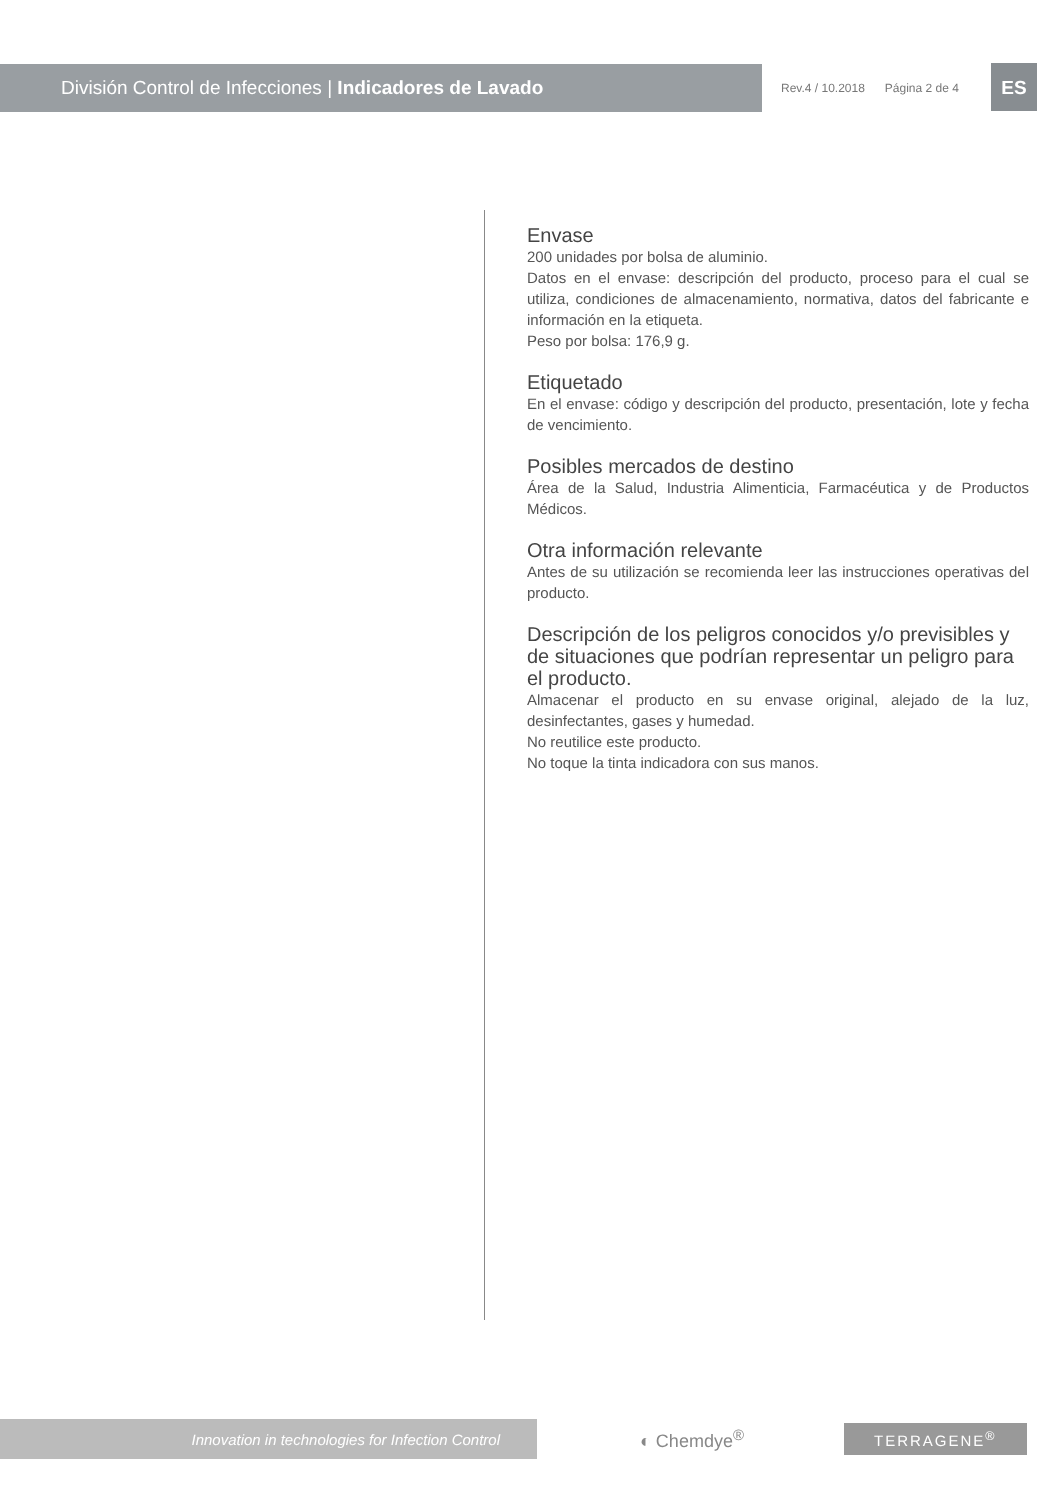División Control de Infecciones | Indicadores de Lavado
Rev.4 / 10.2018 Página 2 de 4 ES
Envase
200 unidades por bolsa de aluminio.
Datos en el envase: descripción del producto, proceso para el cual se utiliza, condiciones de almacenamiento, normativa, datos del fabricante e información en la etiqueta.
Peso por bolsa: 176,9 g.
Etiquetado
En el envase: código y descripción del producto, presentación, lote y fecha de vencimiento.
Posibles mercados de destino
Área de la Salud, Industria Alimenticia, Farmacéutica y de Productos Médicos.
Otra información relevante
Antes de su utilización se recomienda leer las instrucciones operativas del producto.
Descripción de los peligros conocidos y/o previsibles y de situaciones que podrían representar un peligro para el producto.
Almacenar el producto en su envase original, alejado de la luz, desinfectantes, gases y humedad.
No reutilice este producto.
No toque la tinta indicadora con sus manos.
Innovation in technologies for Infection Control
◐ Chemdye<sup>®</sup> TERRAGENE<sup>®</sup>